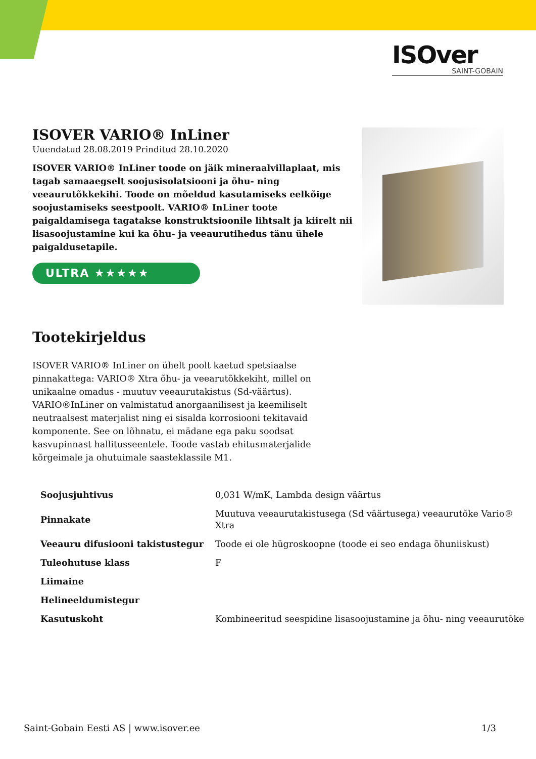ISOver
SAINT-GOBAIN
ISOVER VARIO® InLiner
Uuendatud 28.08.2019 Prinditud 28.10.2020
ISOVER VARIO® InLiner toode on jäik mineraalvillaplaat, mis tagab samaaegselt soojusisolatsiooni ja õhu- ning veeaurutõkkekihi. Toode on mõeldud kasutamiseks eelkõige soojustamiseks seestpoolt. VARIO® InLiner toote paigaldamisega tagatakse konstruktsioonile lihtsalt ja kiirelt nii lisasoojustamine kui ka õhu- ja veeaurutihedus tänu ühele paigaldusetapile.
ULTRA ★★★★★
Tootekirjeldus
ISOVER VARIO® InLiner on ühelt poolt kaetud spetsiaalse pinnakattega: VARIO® Xtra õhu- ja veearutõkkekiht, millel on unikaalne omadus - muutuv veeaurutakistus (Sd-väärtus). VARIO®InLiner on valmistatud anorgaanilisest ja keemiliselt neutraalsest materjalist ning ei sisalda korrosiooni tekitavaid komponente. See on lõhnatu, ei mädane ega paku soodsat kasvupinnast hallitusseentele. Toode vastab ehitusmaterjalide kõrgeimale ja ohutuimale saasteklassile M1.
| Soojusjuhtivus | 0,031 W/mK, Lambda design väärtus |
| Pinnakate | Muutuva veeaurutakistusega (Sd väärtusega) veeaurutõke Vario® Xtra |
| Veeauru difusiooni takistustegur | Toode ei ole hügroskoopne (toode ei seo endaga õhuniiskust) |
| Tuleohutuse klass | F |
| Liimaine | |
| Helineeldumistegur | |
| Kasutuskoht | Kombineeritud seespidine lisasoojustamine ja õhu- ning veeaurutõke |
Saint-Gobain Eesti AS | www.isover.ee 1/3